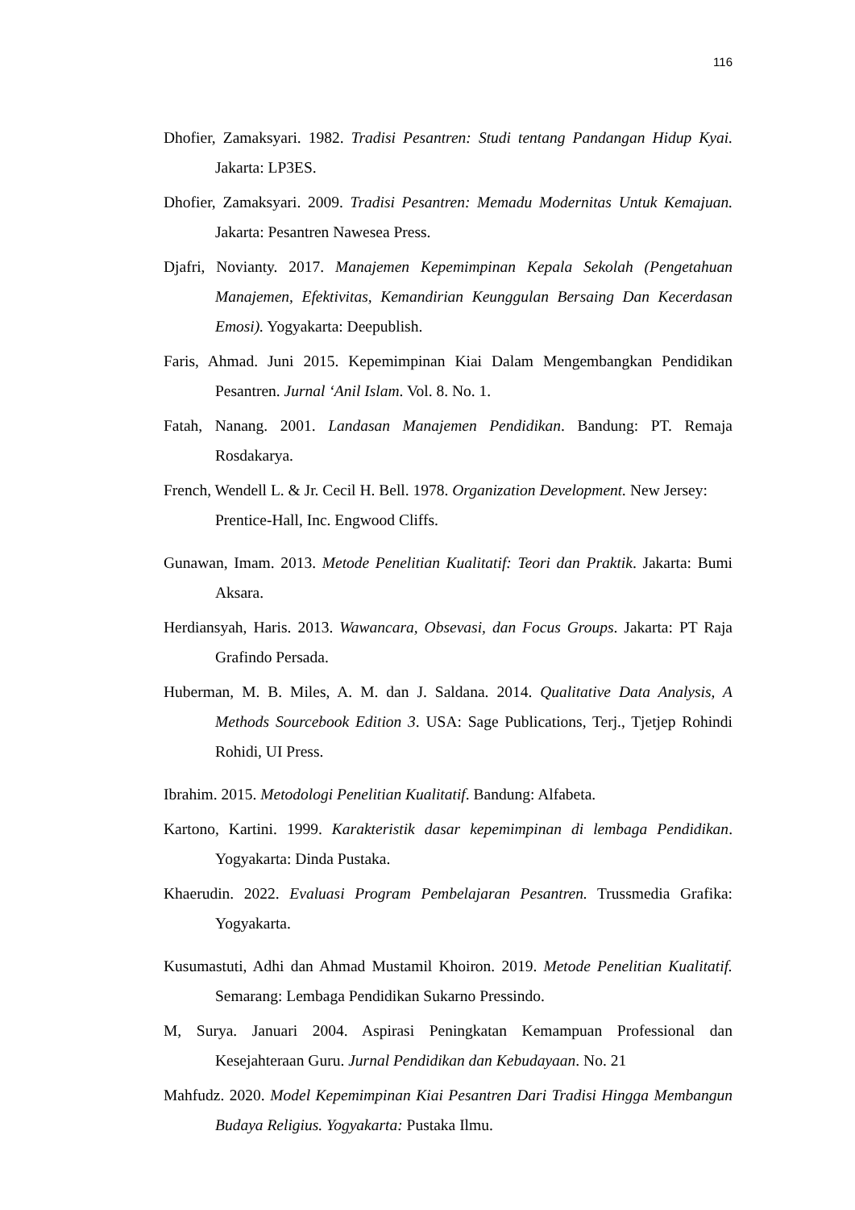116
Dhofier, Zamaksyari. 1982. Tradisi Pesantren: Studi tentang Pandangan Hidup Kyai. Jakarta: LP3ES.
Dhofier, Zamaksyari. 2009. Tradisi Pesantren: Memadu Modernitas Untuk Kemajuan. Jakarta: Pesantren Nawesea Press.
Djafri, Novianty. 2017. Manajemen Kepemimpinan Kepala Sekolah (Pengetahuan Manajemen, Efektivitas, Kemandirian Keunggulan Bersaing Dan Kecerdasan Emosi). Yogyakarta: Deepublish.
Faris, Ahmad. Juni 2015. Kepemimpinan Kiai Dalam Mengembangkan Pendidikan Pesantren. Jurnal ‘Anil Islam. Vol. 8. No. 1.
Fatah, Nanang. 2001. Landasan Manajemen Pendidikan. Bandung: PT. Remaja Rosdakarya.
French, Wendell L. & Jr. Cecil H. Bell. 1978. Organization Development. New Jersey: Prentice-Hall, Inc. Engwood Cliffs.
Gunawan, Imam. 2013. Metode Penelitian Kualitatif: Teori dan Praktik. Jakarta: Bumi Aksara.
Herdiansyah, Haris. 2013. Wawancara, Obsevasi, dan Focus Groups. Jakarta: PT Raja Grafindo Persada.
Huberman, M. B. Miles, A. M. dan J. Saldana. 2014. Qualitative Data Analysis, A Methods Sourcebook Edition 3. USA: Sage Publications, Terj., Tjetjep Rohindi Rohidi, UI Press.
Ibrahim. 2015. Metodologi Penelitian Kualitatif. Bandung: Alfabeta.
Kartono, Kartini. 1999. Karakteristik dasar kepemimpinan di lembaga Pendidikan. Yogyakarta: Dinda Pustaka.
Khaerudin. 2022. Evaluasi Program Pembelajaran Pesantren. Trussmedia Grafika: Yogyakarta.
Kusumastuti, Adhi dan Ahmad Mustamil Khoiron. 2019. Metode Penelitian Kualitatif. Semarang: Lembaga Pendidikan Sukarno Pressindo.
M, Surya. Januari 2004. Aspirasi Peningkatan Kemampuan Professional dan Kesejahteraan Guru. Jurnal Pendidikan dan Kebudayaan. No. 21
Mahfudz. 2020. Model Kepemimpinan Kiai Pesantren Dari Tradisi Hingga Membangun Budaya Religius. Yogyakarta: Pustaka Ilmu.